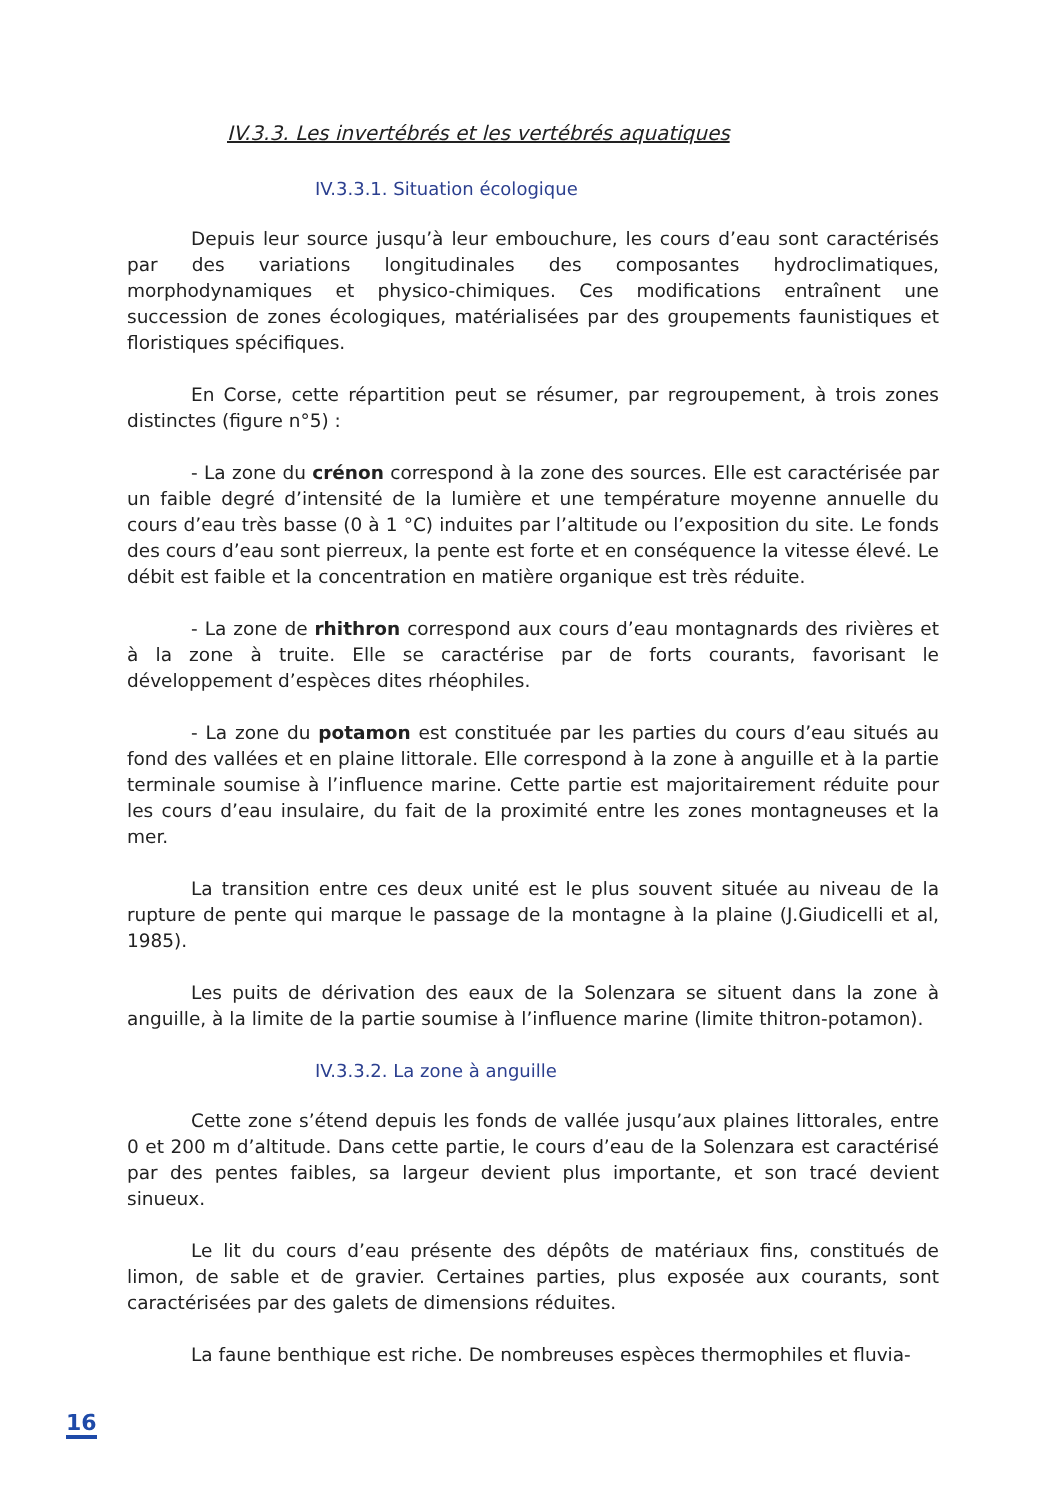IV.3.3. Les invertébrés et les vertébrés aquatiques
IV.3.3.1. Situation écologique
Depuis leur source jusqu’à leur embouchure, les cours d’eau sont caractérisés par des variations longitudinales des composantes hydroclimatiques, morphodynamiques et physico-chimiques. Ces modifications entraînent une succession de zones écologiques, matérialisées par des groupements faunistiques et floristiques spécifiques.
En Corse, cette répartition peut se résumer, par regroupement, à trois zones distinctes (figure n°5) :
- La zone du crénon correspond à la zone des sources. Elle est caractérisée par un faible degré d’intensité de la lumière et une température moyenne annuelle du cours d’eau très basse (0 à 1 °C) induites par l’altitude ou l’exposition du site. Le fonds des cours d’eau sont pierreux, la pente est forte et en conséquence la vitesse élevé. Le débit est faible et la concentration en matière organique est très réduite.
- La zone de rhithron correspond aux cours d’eau montagnards des rivières et à la zone à truite. Elle se caractérise par de forts courants, favorisant le développement d’espèces dites rhéophiles.
- La zone du potamon est constituée par les parties du cours d’eau situés au fond des vallées et en plaine littorale. Elle correspond à la zone à anguille et à la partie terminale soumise à l’influence marine. Cette partie est majoritairement réduite pour les cours d’eau insulaire, du fait de la proximité entre les zones montagneuses et la mer.
La transition entre ces deux unité est le plus souvent située au niveau de la rupture de pente qui marque le passage de la montagne à la plaine (J.Giudicelli et al, 1985).
Les puits de dérivation des eaux de la Solenzara se situent dans la zone à anguille, à la limite de la partie soumise à l’influence marine (limite thitron-potamon).
IV.3.3.2. La zone à anguille
Cette zone s’étend depuis les fonds de vallée jusqu’aux plaines littorales, entre 0 et 200 m d’altitude. Dans cette partie, le cours d’eau de la Solenzara est caractérisé par des pentes faibles, sa largeur devient plus importante, et son tracé devient sinueux.
Le lit du cours d’eau présente des dépôts de matériaux fins, constitués de limon, de sable et de gravier. Certaines parties, plus exposée aux courants, sont caractérisées par des galets de dimensions réduites.
La faune benthique est riche. De nombreuses espèces thermophiles et fluvia-
16